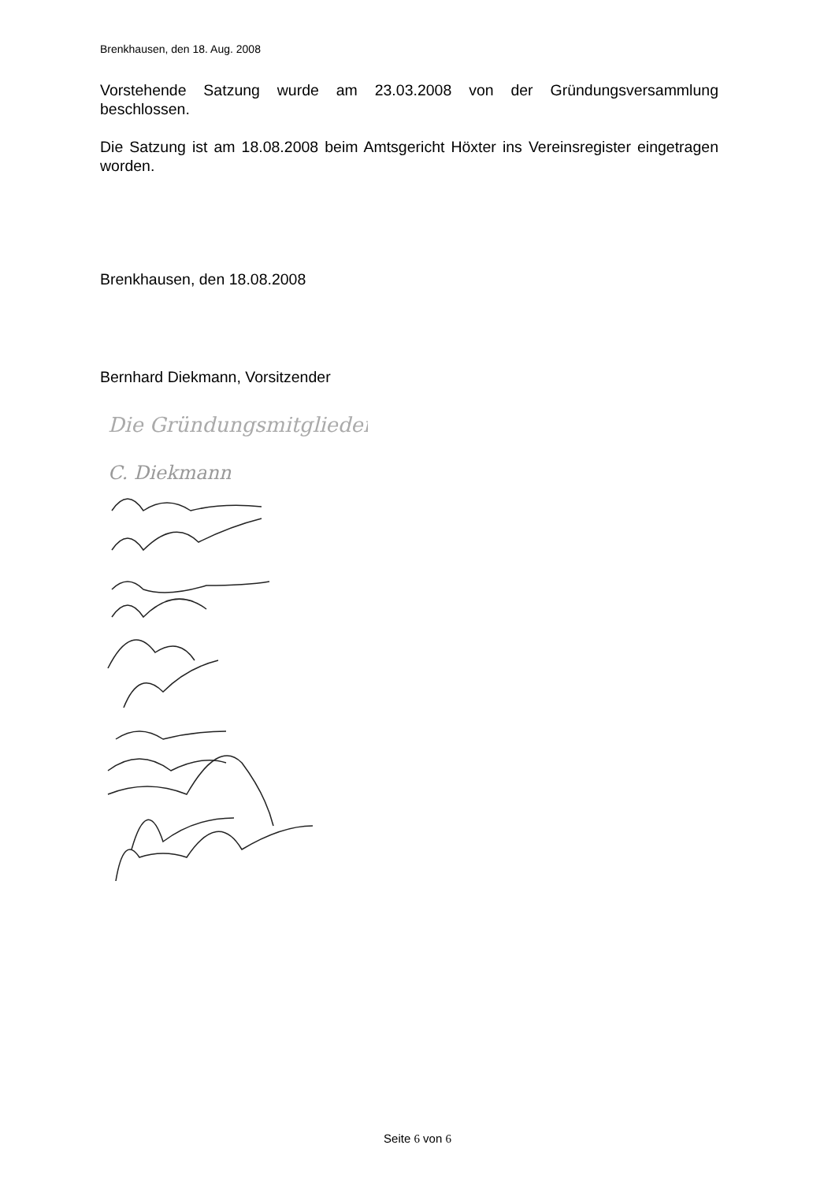Brenkhausen, den 18. Aug. 2008
Vorstehende Satzung wurde am 23.03.2008 von der Gründungsversammlung beschlossen.
Die Satzung ist am 18.08.2008 beim Amtsgericht Höxter ins Vereinsregister eingetragen worden.
Brenkhausen, den 18.08.2008
Bernhard Diekmann, Vorsitzender
Die Gründungsmitglieder:
C. Diekmann
Seite 6 von 6